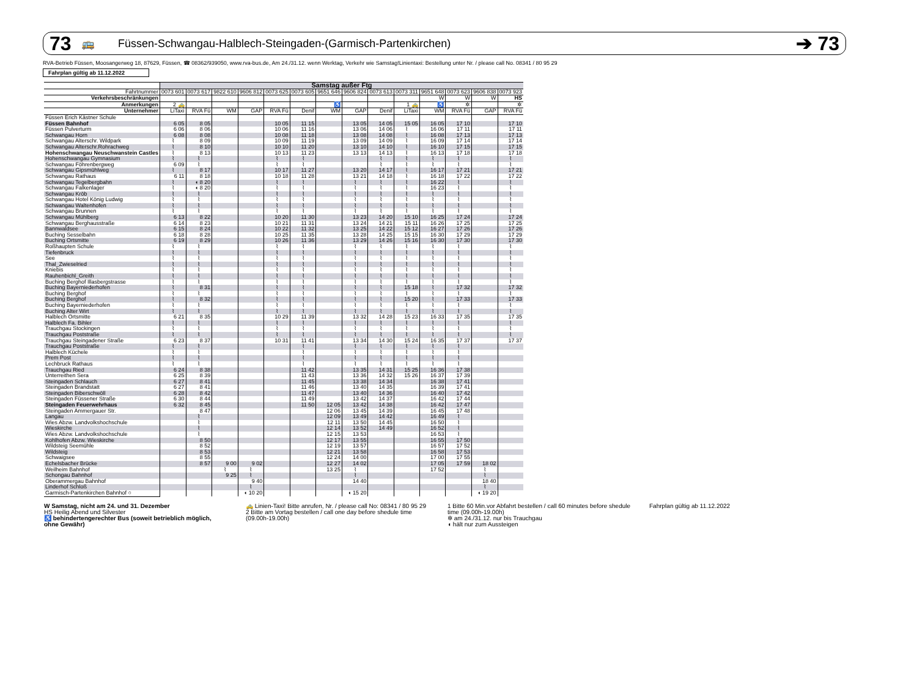73 🚌 Füssen-Schwangau-Halblech-Steingaden-(Garmisch-Partenkirchen) ➔ 73
RVA-Betrieb Füssen, Moosangerweg 18, 87629, Füssen, ☎ 08362/939050, www.rva-bus.de, Am 24./31.12. wenn Werktag, Verkehr wie Samstag!Linientaxi: Bestellung unter Nr. / please call No. 08341 / 80 95 29
Fahrplan gültig ab 11.12.2022
| | Samstag außer Ftg | | | | | | | | | | | | | |
| --- | --- | --- | --- | --- | --- | --- | --- | --- | --- | --- | --- | --- | --- | --- |
| Fahrtnummer | 0073 601 | 0073 617 | 9822 610 | 9606 812 | 0073 625 | 0073 605 | 9651 646 | 9606 824 | 0073 613 | 0073 311 | 9651 648 | 0073 623 | 9606 838 | 0073 923 |
| Verkehrsbeschränkungen | | | | | | | | | | | W | W | W | HS |
| Anmerkungen | 2 🚕 | | | | | | ♿ | | | 1 🚕 | ♿ | ✲ | | ✲ |
| Unternehmer | LiTaxi | RVA Fü | WM | GAP | RVA Fü | Denif | WM | GAP | Denif | LiTaxi | WM | RVA Fü | GAP | RVA Fü |
| Füssen Erich Kästner Schule | | | | | | | | | | | | | | |
| Füssen Bahnhof | 6 05 | 8 05 | | | 10 05 | 11 15 | | 13 05 | 14 05 | 15 05 | 16 05 | 17 10 | | 17 10 |
| Füssen Pulverturm | 6 06 | 8 06 | | | 10 06 | 11 16 | | 13 06 | 14 06 | ⌇ | 16 06 | 17 11 | | 17 11 |
| Schwangau Horn | 6 08 | 8 08 | | | 10 08 | 11 18 | | 13 08 | 14 08 | ⌇ | 16 08 | 17 13 | | 17 13 |
| Schwangau Alterschr. Wildpark | ⌇ | 8 09 | | | 10 09 | 11 19 | | 13 09 | 14 09 | ⌇ | 16 09 | 17 14 | | 17 14 |
| Schwangau Alterschr.Rohrachweg | ⌇ | 8 10 | | | 10 10 | 11 20 | | 13 10 | 14 10 | ⌇ | 16 10 | 17 15 | | 17 15 |
| Hohenschwangau Neuschwanstein Castles | ⌇ | 8 13 | | | 10 13 | 11 23 | | 13 13 | 14 13 | ⌇ | 16 13 | 17 18 | | 17 18 |
| Hohenschwangau Gymnasium | ⌇ | ⌇ | | | ⌇ | ⌇ | | | ⌇ | ⌇ | ⌇ | ⌇ | | ⌇ |
| Schwangau Föhrenbergweg | 6 09 | ⌇ | | | ⌇ | ⌇ | | | ⌇ | ⌇ | ⌇ | ⌇ | | ⌇ |
| Schwangau Gipsmühlweg | ⌇ | 8 17 | | | 10 17 | 11 27 | | 13 20 | 14 17 | ⌇ | 16 17 | 17 21 | | 17 21 |
| Schwangau Rathaus | 6 11 | 8 18 | | | 10 18 | 11 28 | | 13 21 | 14 18 | ⌇ | 16 18 | 17 22 | | 17 22 |
| Schwangau Tegelbergbahn | ⌇ | ◖ 8 20 | | | ⌇ | ⌇ | | ⌇ | ⌇ | ⌇ | 16 22 | ⌇ | | ⌇ |
| Schwangau Falkenlager | ⌇ | ◖ 8 20 | | | ⌇ | ⌇ | | ⌇ | ⌇ | ⌇ | 16 23 | ⌇ | | ⌇ |
| Schwangau Kröb | ⌇ | ⌇ | | | ⌇ | ⌇ | | ⌇ | ⌇ | ⌇ | ⌇ | ⌇ | | ⌇ |
| Schwangau Hotel König Ludwig | ⌇ | ⌇ | | | ⌇ | ⌇ | | ⌇ | ⌇ | ⌇ | ⌇ | ⌇ | | ⌇ |
| Schwangau Waltenhofen | ⌇ | ⌇ | | | ⌇ | ⌇ | | ⌇ | ⌇ | ⌇ | ⌇ | ⌇ | | ⌇ |
| Schwangau Brunnen | ⌇ | ⌇ | | | ⌇ | ⌇ | | ⌇ | ⌇ | ⌇ | ⌇ | ⌇ | | ⌇ |
| Schwangau Mühlberg | 6 13 | 8 22 | | | 10 20 | 11 30 | | 13 23 | 14 20 | 15 10 | 16 25 | 17 24 | | 17 24 |
| Schwangau Berghausstraße | 6 14 | 8 23 | | | 10 21 | 11 31 | | 13 24 | 14 21 | 15 11 | 16 26 | 17 25 | | 17 25 |
| Bannwaldsee | 6 15 | 8 24 | | | 10 22 | 11 32 | | 13 25 | 14 22 | 15 12 | 16 27 | 17 26 | | 17 26 |
| Buching Sesselbahn | 6 18 | 8 28 | | | 10 25 | 11 35 | | 13 28 | 14 25 | 15 15 | 16 30 | 17 29 | | 17 29 |
| Buching Ortsmitte | 6 19 | 8 29 | | | 10 26 | 11 36 | | 13 29 | 14 26 | 15 16 | 16 30 | 17 30 | | 17 30 |
| Roßhaupten Schule | ⌇ | ⌇ | | | ⌇ | ⌇ | | ⌇ | ⌇ | ⌇ | ⌇ | ⌇ | | ⌇ |
| Tiefenbruck | ⌇ | ⌇ | | | ⌇ | ⌇ | | ⌇ | ⌇ | ⌇ | ⌇ | ⌇ | | ⌇ |
| See | ⌇ | ⌇ | | | ⌇ | ⌇ | | ⌇ | ⌇ | ⌇ | ⌇ | ⌇ | | ⌇ |
| Thal_Zwieselried | ⌇ | ⌇ | | | ⌇ | ⌇ | | ⌇ | ⌇ | ⌇ | ⌇ | ⌇ | | ⌇ |
| Kniebis | ⌇ | ⌇ | | | ⌇ | ⌇ | | ⌇ | ⌇ | ⌇ | ⌇ | ⌇ | | ⌇ |
| Rauhenbichl_Greith | ⌇ | ⌇ | | | ⌇ | ⌇ | | ⌇ | ⌇ | ⌇ | ⌇ | ⌇ | | ⌇ |
| Buching Berghof Illasbergstrasse | ⌇ | ⌇ | | | ⌇ | ⌇ | | ⌇ | ⌇ | ⌇ | ⌇ | ⌇ | | ⌇ |
| Buching Bayerniederhofen | ⌇ | 8 31 | | | ⌇ | ⌇ | | ⌇ | ⌇ | 15 18 | ⌇ | 17 32 | | 17 32 |
| Buching Berghof | ⌇ | ⌇ | | | ⌇ | ⌇ | | ⌇ | ⌇ | ⌇ | ⌇ | ⌇ | | ⌇ |
| Buching Berghof | ⌇ | 8 32 | | | ⌇ | ⌇ | | ⌇ | ⌇ | 15 20 | ⌇ | 17 33 | | 17 33 |
| Buching Bayerniederhofen | ⌇ | ⌇ | | | ⌇ | ⌇ | | ⌇ | ⌇ | ⌇ | ⌇ | ⌇ | | ⌇ |
| Buching Alter Wirt | ⌇ | ⌇ | | | ⌇ | ⌇ | | ⌇ | ⌇ | ⌇ | ⌇ | ⌇ | | ⌇ |
| Halblech Ortsmitte | 6 21 | 8 35 | | | 10 29 | 11 39 | | 13 32 | 14 28 | 15 23 | 16 33 | 17 35 | | 17 35 |
| Halblech Fa. Bihler | ⌇ | ⌇ | | | ⌇ | ⌇ | | ⌇ | ⌇ | ⌇ | ⌇ | ⌇ | | ⌇ |
| Trauchgau Stockingen | ⌇ | ⌇ | | | ⌇ | ⌇ | | ⌇ | ⌇ | ⌇ | ⌇ | ⌇ | | ⌇ |
| Trauchgau Poststraße | ⌇ | ⌇ | | | ⌇ | ⌇ | | ⌇ | ⌇ | ⌇ | ⌇ | ⌇ | | ⌇ |
| Trauchgau Steingadener Straße | 6 23 | 8 37 | | | 10 31 | 11 41 | | 13 34 | 14 30 | 15 24 | 16 35 | 17 37 | | 17 37 |
| Trauchgau Poststraße | ⌇ | ⌇ | | | | ⌇ | | ⌇ | ⌇ | ⌇ | ⌇ | ⌇ | | |
| Halblech Küchele | ⌇ | ⌇ | | | | ⌇ | | ⌇ | ⌇ | ⌇ | ⌇ | ⌇ | | |
| Prem Post | ⌇ | ⌇ | | | | ⌇ | | ⌇ | ⌇ | ⌇ | ⌇ | ⌇ | | |
| Lechbruck Rathaus | ⌇ | ⌇ | | | | ⌇ | | ⌇ | ⌇ | ⌇ | ⌇ | ⌇ | | |
| Trauchgau Ried | 6 24 | 8 38 | | | | 11 42 | | 13 35 | 14 31 | 15 25 | 16 36 | 17 38 | | |
| Unterreithen Sera | 6 25 | 8 39 | | | | 11 43 | | 13 36 | 14 32 | 15 26 | 16 37 | 17 39 | | |
| Steingaden Schlauch | 6 27 | 8 41 | | | | 11 45 | | 13 38 | 14 34 | | 16 38 | 17 41 | | |
| Steingaden Brandstatt | 6 27 | 8 41 | | | | 11 46 | | 13 40 | 14 35 | | 16 39 | 17 41 | | |
| Steingaden Biberschwöll | 6 28 | 8 42 | | | | 11 47 | | 13 40 | 14 36 | | 16 40 | 17 42 | | |
| Steingaden Füssener Straße | 6 30 | 8 44 | | | | 11 49 | | 13 42 | 14 37 | | 16 42 | 17 44 | | |
| Steingaden Feuerwehrhaus | 6 32 | 8 45 | | | | 11 50 | 12 05 | 13 42 | 14 38 | | 16 42 | 17 47 | | |
| Steingaden Ammergauer Str. | | 8 47 | | | | | 12 06 | 13 45 | 14 39 | | 16 45 | 17 48 | | |
| Langau | | ⌇ | | | | | 12 09 | 13 49 | 14 42 | | 16 49 | ⌇ | | |
| Wies Abzw. Landvolkshochschule | | ⌇ | | | | | 12 11 | 13 50 | 14 45 | | 16 50 | ⌇ | | |
| Wieskirche | | ⌇ | | | | | 12 14 | 13 52 | 14 49 | | 16 52 | ⌇ | | |
| Wies Abzw. Landvolkshochschule | | ⌇ | | | | | 12 15 | 13 53 | | | 16 53 | ⌇ | | |
| Kohlhofen Abzw. Wieskirche | | 8 50 | | | | | 12 17 | 13 55 | | | 16 55 | 17 50 | | |
| Wildsteig Seemühle | | 8 52 | | | | | 12 19 | 13 57 | | | 16 57 | 17 52 | | |
| Wildsteig | | 8 53 | | | | | 12 21 | 13 58 | | | 16 58 | 17 53 | | |
| Schwaigsee | | 8 55 | | | | | 12 24 | 14 00 | | | 17 00 | 17 55 | | |
| Echelsbacher Brücke | | 8 57 | 9 00 | 9 02 | | | 12 27 | 14 02 | | | 17 05 | 17 59 | 18 02 | |
| Weilheim Bahnhof | | | ⌇ | ⌇ | | | 13 25 | ⌇ | | | 17 52 | | ⌇ | |
| Schongau Bahnhof | | | 9 25 | ⌇ | | | | ⌇ | | | | | ⌇ | |
| Oberammergau Bahnhof | | | | 9 40 | | | | 14 40 | | | | | 18 40 | |
| Linderhof Schloß | | | | ⌇ | | | | | | | | | ⌇ | |
| Garmisch-Partenkirchen Bahnhof ○ | | | | ◖ 10 20 | | | | ◖ 15 20 | | | | | ◖ 19 20 | |
W Samstag, nicht am 24. und 31. Dezember
HS Heilig Abend und Silvester
♿ behindertengerechter Bus (soweit betrieblich möglich, ohne Gewähr)
🚕 Linien-Taxi! Bitte anrufen, Nr. / please call No: 08341 / 80 95 29
2 Bitte am Vortag bestellen / call one day before shedule time (09.00h-19.00h)
1 Bitte 60 Min.vor Abfahrt bestellen / call 60 minutes before shedule time (09.00h-19.00h)
✲ am 24./31.12. nur bis Trauchgau
◖ hält nur zum Aussteigen
Fahrplan gültig ab 11.12.2022